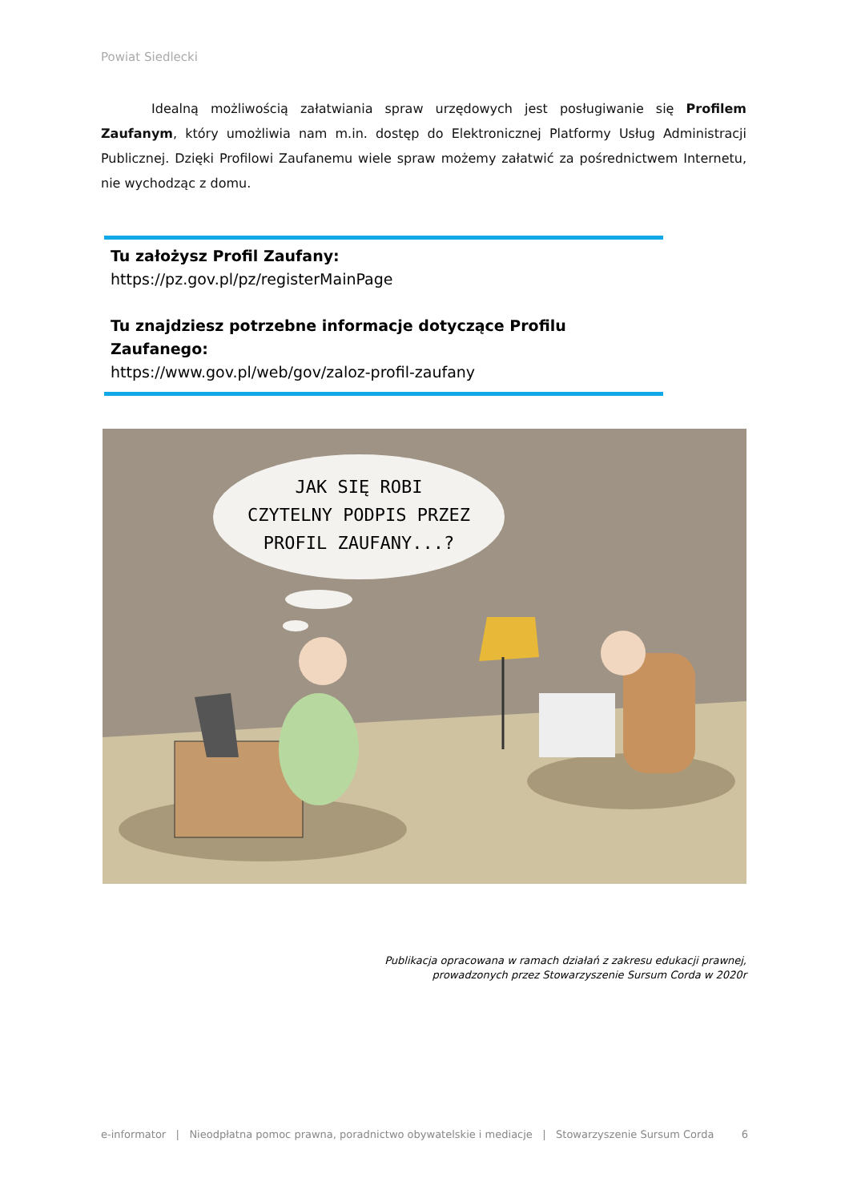Powiat Siedlecki
Idealną możliwością załatwiania spraw urzędowych jest posługiwanie się Profilem Zaufanym, który umożliwia nam m.in. dostęp do Elektronicznej Platformy Usług Administracji Publicznej. Dzięki Profilowi Zaufanemu wiele spraw możemy załatwić za pośrednictwem Internetu, nie wychodząc z domu.
Tu założysz Profil Zaufany:
https://pz.gov.pl/pz/registerMainPage
Tu znajdziesz potrzebne informacje dotyczące Profilu Zaufanego:
https://www.gov.pl/web/gov/zaloz-profil-zaufany
JAK SIĘ ROBI
CZYTELNY PODPIS PRZEZ
PROFIL ZAUFANY...?
Publikacja opracowana w ramach działań z zakresu edukacji prawnej,
prowadzonych przez Stowarzyszenie Sursum Corda w 2020r
e-informator | Nieodpłatna pomoc prawna, poradnictwo obywatelskie i mediacje | Stowarzyszenie Sursum Corda 6